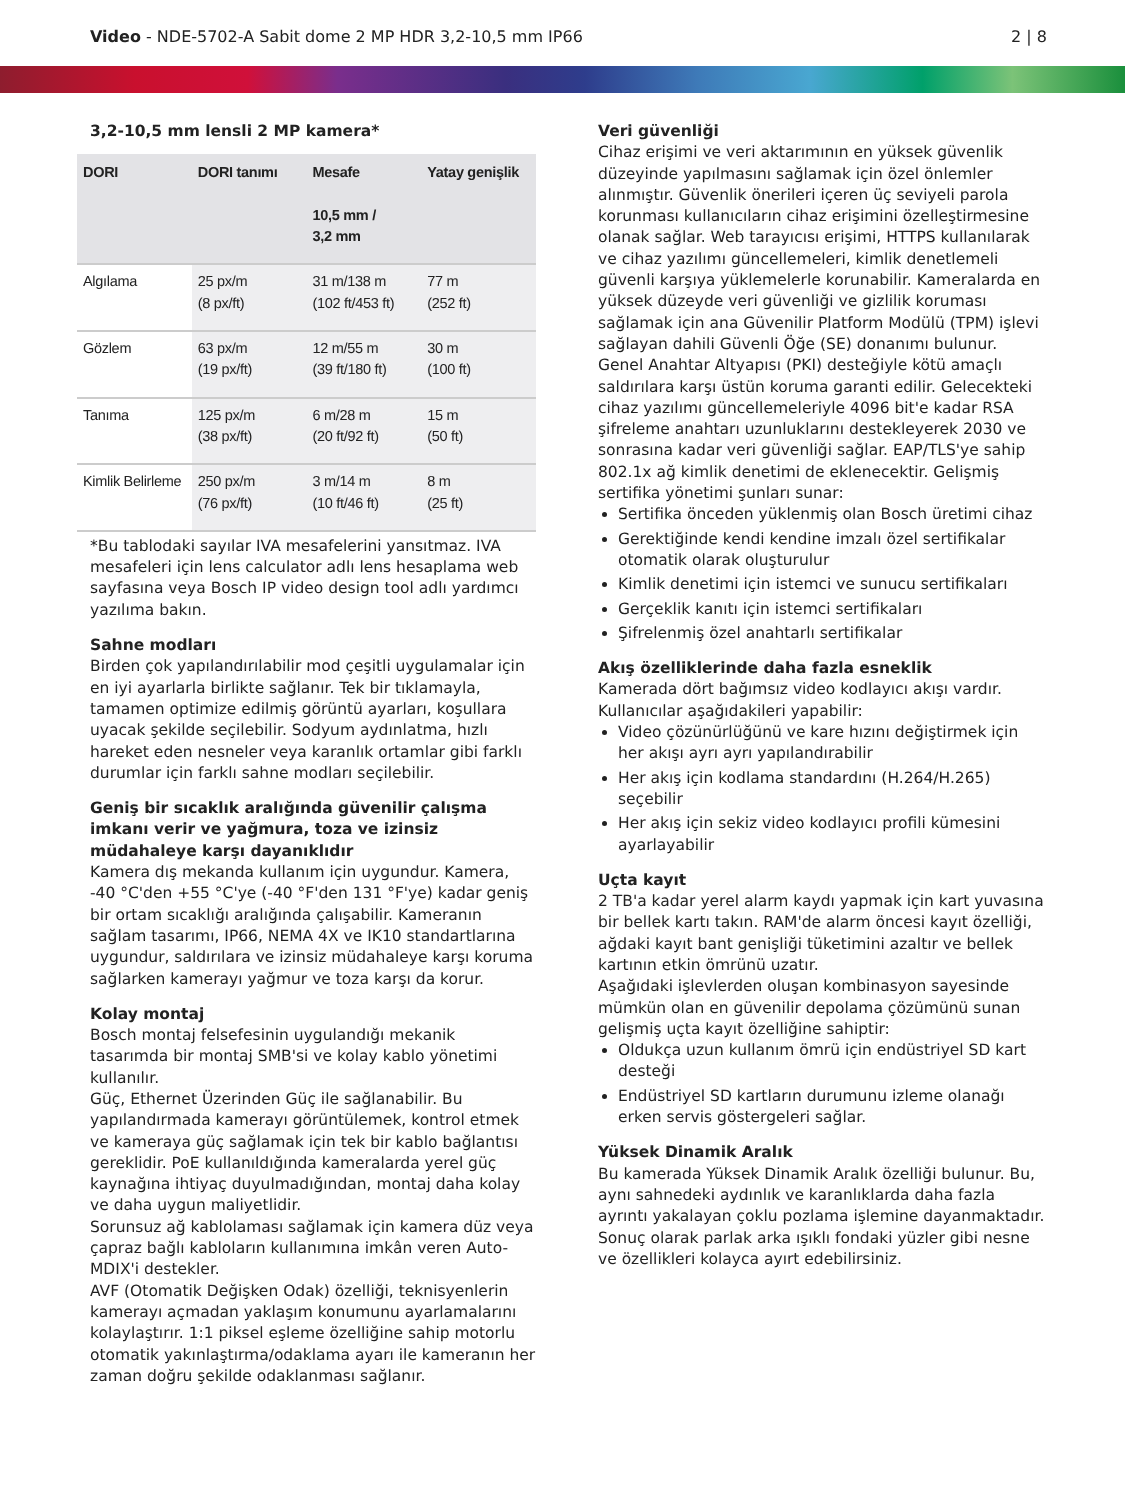Video - NDE-5702-A Sabit dome 2 MP HDR 3,2-10,5 mm IP66
2 | 8
3,2-10,5 mm lensli 2 MP kamera*
| DORI | DORI tanımı | Mesafe 10,5 mm / 3,2 mm | Yatay genişlik |
| --- | --- | --- | --- |
| Algılama | 25 px/m (8 px/ft) | 31 m/138 m (102 ft/453 ft) | 77 m (252 ft) |
| Gözlem | 63 px/m (19 px/ft) | 12 m/55 m (39 ft/180 ft) | 30 m (100 ft) |
| Tanıma | 125 px/m (38 px/ft) | 6 m/28 m (20 ft/92 ft) | 15 m (50 ft) |
| Kimlik Belirleme | 250 px/m (76 px/ft) | 3 m/14 m (10 ft/46 ft) | 8 m (25 ft) |
*Bu tablodaki sayılar IVA mesafelerini yansıtmaz. IVA mesafeleri için lens calculator adlı lens hesaplama web sayfasına veya Bosch IP video design tool adlı yardımcı yazılıma bakın.
Sahne modları
Birden çok yapılandırılabilir mod çeşitli uygulamalar için en iyi ayarlarla birlikte sağlanır. Tek bir tıklamayla, tamamen optimize edilmiş görüntü ayarları, koşullara uyacak şekilde seçilebilir. Sodyum aydınlatma, hızlı hareket eden nesneler veya karanlık ortamlar gibi farklı durumlar için farklı sahne modları seçilebilir.
Geniş bir sıcaklık aralığında güvenilir çalışma imkanı verir ve yağmura, toza ve izinsiz müdahaleye karşı dayanıklıdır
Kamera dış mekanda kullanım için uygundur. Kamera, -40 °C'den +55 °C'ye (-40 °F'den 131 °F'ye) kadar geniş bir ortam sıcaklığı aralığında çalışabilir. Kameranın sağlam tasarımı, IP66, NEMA 4X ve IK10 standartlarına uygundur, saldırılara ve izinsiz müdahaleye karşı koruma sağlarken kamerayı yağmur ve toza karşı da korur.
Kolay montaj
Bosch montaj felsefesinin uygulandığı mekanik tasarımda bir montaj SMB'si ve kolay kablo yönetimi kullanılır.
Güç, Ethernet Üzerinden Güç ile sağlanabilir. Bu yapılandırmada kamerayı görüntülemek, kontrol etmek ve kameraya güç sağlamak için tek bir kablo bağlantısı gereklidir. PoE kullanıldığında kameralarda yerel güç kaynağına ihtiyaç duyulmadığından, montaj daha kolay ve daha uygun maliyetlidir.
Sorunsuz ağ kablolaması sağlamak için kamera düz veya çapraz bağlı kabloların kullanımına imkân veren Auto-MDIX'i destekler.
AVF (Otomatik Değişken Odak) özelliği, teknisyenlerin kamerayı açmadan yaklaşım konumunu ayarlamalarını kolaylaştırır. 1:1 piksel eşleme özelliğine sahip motorlu otomatik yakınlaştırma/odaklama ayarı ile kameranın her zaman doğru şekilde odaklanması sağlanır.
Veri güvenliği
Cihaz erişimi ve veri aktarımının en yüksek güvenlik düzeyinde yapılmasını sağlamak için özel önlemler alınmıştır. Güvenlik önerileri içeren üç seviyeli parola korunması kullanıcıların cihaz erişimini özelleştirmesine olanak sağlar. Web tarayıcısı erişimi, HTTPS kullanılarak ve cihaz yazılımı güncellemeleri, kimlik denetlemeli güvenli karşıya yüklemelerle korunabilir. Kameralarda en yüksek düzeyde veri güvenliği ve gizlilik koruması sağlamak için ana Güvenilir Platform Modülü (TPM) işlevi sağlayan dahili Güvenli Öğe (SE) donanımı bulunur. Genel Anahtar Altyapısı (PKI) desteğiyle kötü amaçlı saldırılara karşı üstün koruma garanti edilir. Gelecekteki cihaz yazılımı güncellemeleriyle 4096 bit'e kadar RSA şifreleme anahtarı uzunluklarını destekleyerek 2030 ve sonrasına kadar veri güvenliği sağlar. EAP/TLS'ye sahip 802.1x ağ kimlik denetimi de eklenecektir. Gelişmiş sertifika yönetimi şunları sunar:
Sertifika önceden yüklenmiş olan Bosch üretimi cihaz
Gerektiğinde kendi kendine imzalı özel sertifikalar otomatik olarak oluşturulur
Kimlik denetimi için istemci ve sunucu sertifikaları
Gerçeklik kanıtı için istemci sertifikaları
Şifrelenmiş özel anahtarlı sertifikalar
Akış özelliklerinde daha fazla esneklik
Kamerada dört bağımsız video kodlayıcı akışı vardır. Kullanıcılar aşağıdakileri yapabilir:
Video çözünürlüğünü ve kare hızını değiştirmek için her akışı ayrı ayrı yapılandırabilir
Her akış için kodlama standardını (H.264/H.265) seçebilir
Her akış için sekiz video kodlayıcı profili kümesini ayarlayabilir
Uçta kayıt
2 TB'a kadar yerel alarm kaydı yapmak için kart yuvasına bir bellek kartı takın. RAM'de alarm öncesi kayıt özelliği, ağdaki kayıt bant genişliği tüketimini azaltır ve bellek kartının etkin ömrünü uzatır.
Aşağıdaki işlevlerden oluşan kombinasyon sayesinde mümkün olan en güvenilir depolama çözümünü sunan gelişmiş uçta kayıt özelliğine sahiptir:
Oldukça uzun kullanım ömrü için endüstriyel SD kart desteği
Endüstriyel SD kartların durumunu izleme olanağı erken servis göstergeleri sağlar.
Yüksek Dinamik Aralık
Bu kamerada Yüksek Dinamik Aralık özelliği bulunur. Bu, aynı sahnedeki aydınlık ve karanlıklarda daha fazla ayrıntı yakalayan çoklu pozlama işlemine dayanmaktadır. Sonuç olarak parlak arka ışıklı fondaki yüzler gibi nesne ve özellikleri kolayca ayırt edebilirsiniz.